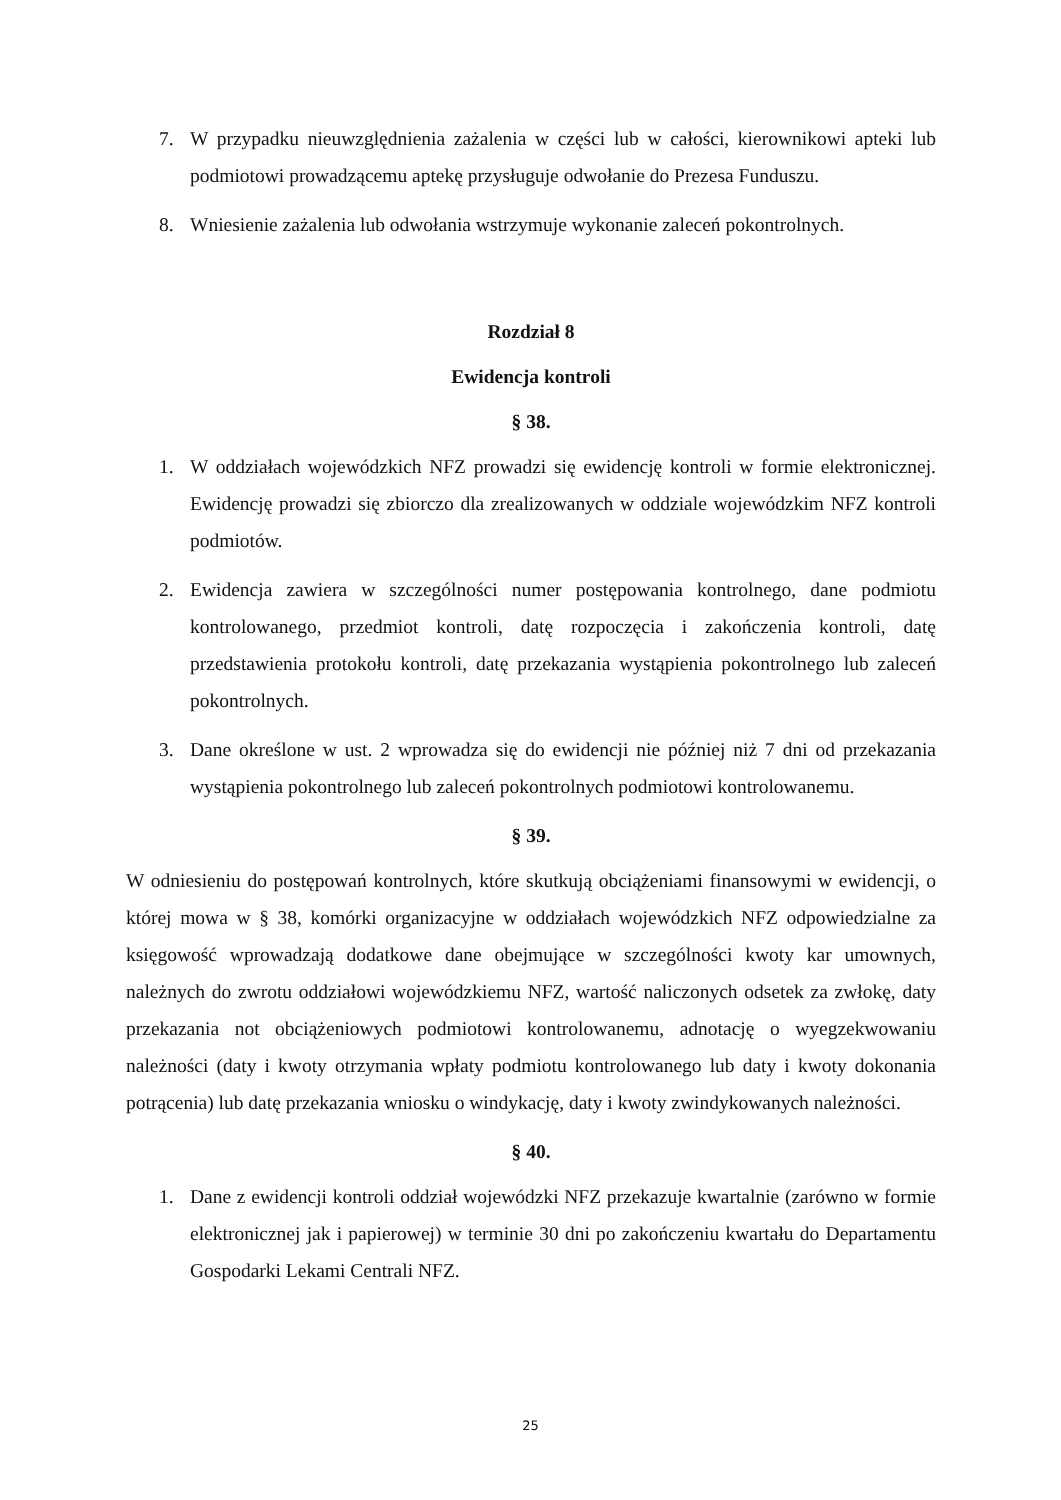7. W przypadku nieuwzględnienia zażalenia w części lub w całości, kierownikowi apteki lub podmiotowi prowadzącemu aptekę przysługuje odwołanie do Prezesa Funduszu.
8. Wniesienie zażalenia lub odwołania wstrzymuje wykonanie zaleceń pokontrolnych.
Rozdział 8
Ewidencja kontroli
§ 38.
1. W oddziałach wojewódzkich NFZ prowadzi się ewidencję kontroli w formie elektronicznej. Ewidencję prowadzi się zbiorczo dla zrealizowanych w oddziale wojewódzkim NFZ kontroli podmiotów.
2. Ewidencja zawiera w szczególności numer postępowania kontrolnego, dane podmiotu kontrolowanego, przedmiot kontroli, datę rozpoczęcia i zakończenia kontroli, datę przedstawienia protokołu kontroli, datę przekazania wystąpienia pokontrolnego lub zaleceń pokontrolnych.
3. Dane określone w ust. 2 wprowadza się do ewidencji nie później niż 7 dni od przekazania wystąpienia pokontrolnego lub zaleceń pokontrolnych podmiotowi kontrolowanemu.
§ 39.
W odniesieniu do postępowań kontrolnych, które skutkują obciążeniami finansowymi w ewidencji, o której mowa w § 38, komórki organizacyjne w oddziałach wojewódzkich NFZ odpowiedzialne za księgowość wprowadzają dodatkowe dane obejmujące w szczególności kwoty kar umownych, należnych do zwrotu oddziałowi wojewódzkiemu NFZ, wartość naliczonych odsetek za zwłokę, daty przekazania not obciążeniowych podmiotowi kontrolowanemu, adnotację o wyegzekwowaniu należności (daty i kwoty otrzymania wpłaty podmiotu kontrolowanego lub daty i kwoty dokonania potrącenia) lub datę przekazania wniosku o windykację, daty i kwoty zwindykowanych należności.
§ 40.
1. Dane z ewidencji kontroli oddział wojewódzki NFZ przekazuje kwartalnie (zarówno w formie elektronicznej jak i papierowej) w terminie 30 dni po zakończeniu kwartału do Departamentu Gospodarki Lekami Centrali NFZ.
25